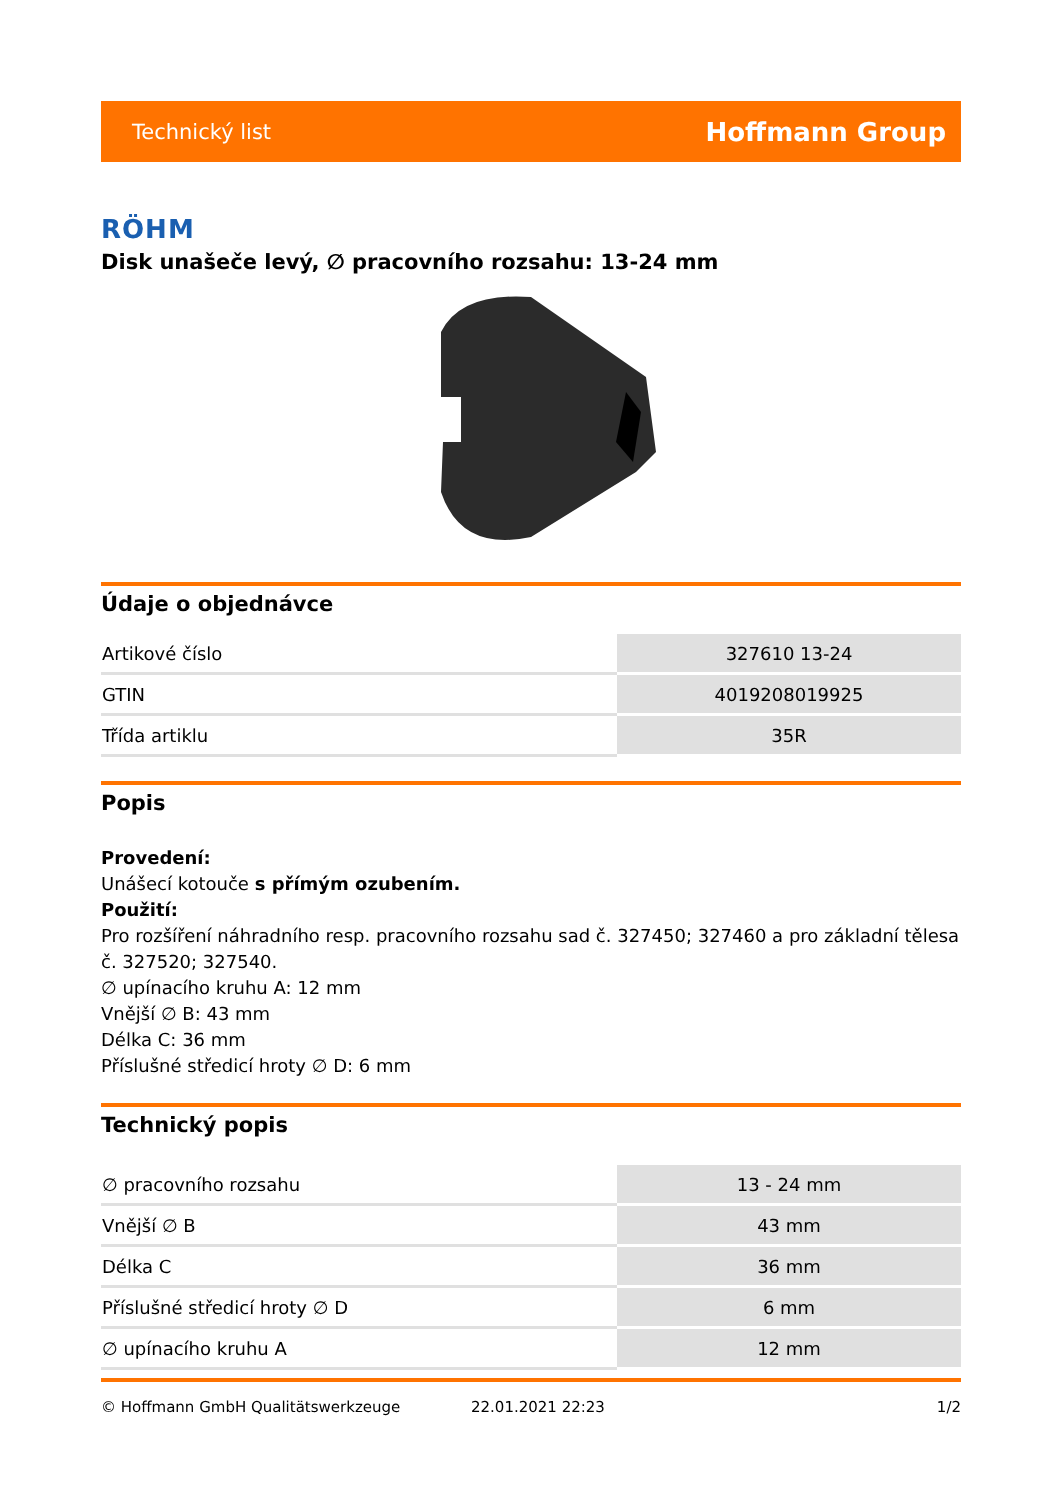Technický list Hoffmann Group
RÖHM
Disk unašeče levý, ∅ pracovního rozsahu: 13-24 mm
Údaje o objednávce
| Artikové číslo | 327610 13-24 |
| GTIN | 4019208019925 |
| Třída artiklu | 35R |
Popis
Provedení:
Unášecí kotouče s přímým ozubením.
Použití:
Pro rozšíření náhradního resp. pracovního rozsahu sad č. 327450; 327460 a pro základní tělesa č. 327520; 327540.
∅ upínacího kruhu A: 12 mm
Vnější ∅ B: 43 mm
Délka C: 36 mm
Příslušné středicí hroty ∅ D: 6 mm
Technický popis
| ∅ pracovního rozsahu | 13 - 24 mm |
| Vnější ∅ B | 43 mm |
| Délka C | 36 mm |
| Příslušné středicí hroty ∅ D | 6 mm |
| ∅ upínacího kruhu A | 12 mm |
© Hoffmann GmbH Qualitätswerkzeuge 22.01.2021 22:23 1/2